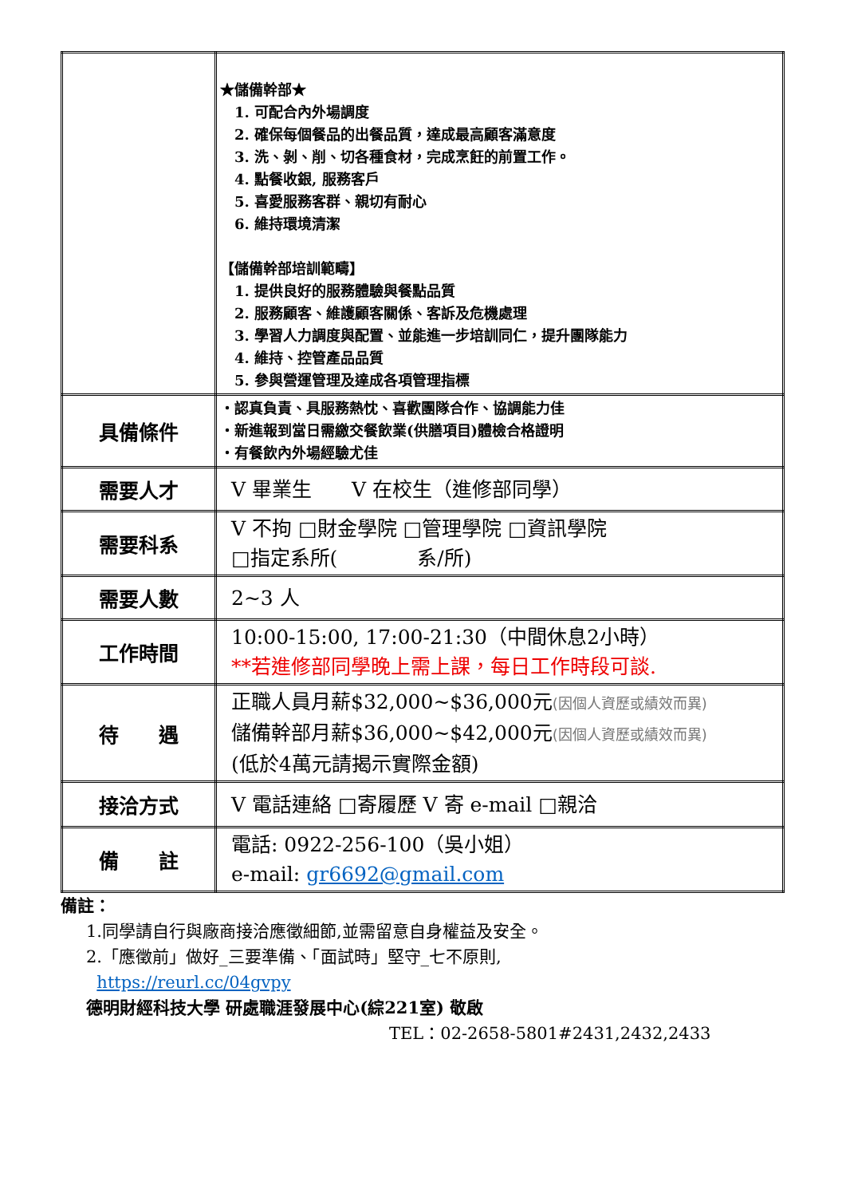| | ★儲備幹部★ 1. 可配合內外場調度 2. 確保每個餐品的出餐品質，達成最高顧客滿意度 3. 洗、剝、削、切各種食材，完成烹飪的前置工作。 4. 點餐收銀, 服務客戶 5. 喜愛服務客群、親切有耐心 6. 維持環境清潔 【儲備幹部培訓範疇】 1. 提供良好的服務體驗與餐點品質 2. 服務顧客、維護顧客關係、客訴及危機處理 3. 學習人力調度與配置、並能進一步培訓同仁，提升團隊能力 4. 維持、控管產品品質 5. 參與營運管理及達成各項管理指標 |
| 具備條件 | ・認真負責、具服務熱忱、喜歡團隊合作、協調能力佳 ・新進報到當日需繳交餐飲業(供膳項目)體檢合格證明 ・有餐飲內外場經驗尤佳 |
| 需要人才 | V 畢業生 V 在校生（進修部同學） |
| 需要科系 | V 不拘 □財金學院 □管理學院 □資訊學院 □指定系所( 系/所) |
| 需要人數 | 2~3 人 |
| 工作時間 | 10:00-15:00, 17:00-21:30（中間休息2小時） **若進修部同學晚上需上課，每日工作時段可談. |
| 待 遇 | 正職人員月薪$32,000~$36,000元 (因個人資歷或績效而異) 儲備幹部月薪$36,000~$42,000元 (因個人資歷或績效而異) (低於4萬元請揭示實際金額) |
| 接洽方式 | V 電話連絡 □寄履歷 V 寄 e-mail □親洽 |
| 備 註 | 電話: 0922-256-100（吳小姐） e-mail: gr6692@gmail.com |
備註：
1.同學請自行與廠商接洽應徵細節,並需留意自身權益及安全。
2.「應徵前」做好_三要準備、「面試時」堅守_七不原則,
https://reurl.cc/04gvpy
德明財經科技大學 研處職涯發展中心(綜221室) 敬啟
TEL：02-2658-5801#2431,2432,2433